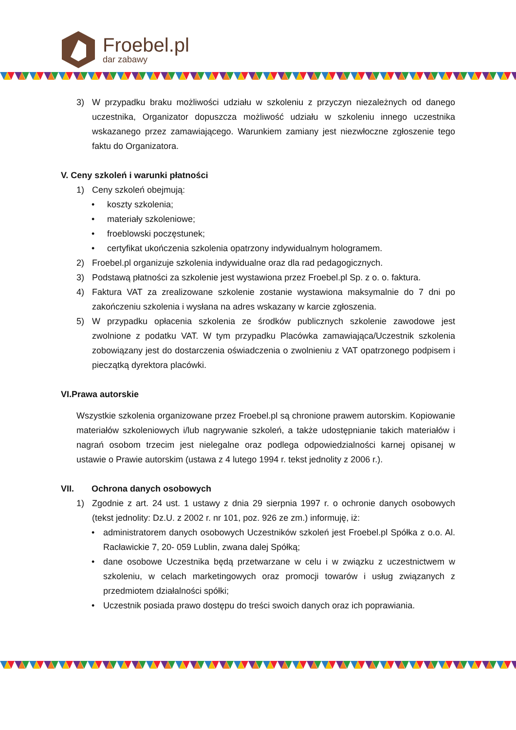Froebel.pl
dar zabawy
3) W przypadku braku możliwości udziału w szkoleniu z przyczyn niezależnych od danego uczestnika, Organizator dopuszcza możliwość udziału w szkoleniu innego uczestnika wskazanego przez zamawiającego. Warunkiem zamiany jest niezwłoczne zgłoszenie tego faktu do Organizatora.
V. Ceny szkoleń i warunki płatności
1) Ceny szkoleń obejmują:
• koszty szkolenia;
• materiały szkoleniowe;
• froeblowski poczęstunek;
• certyfikat ukończenia szkolenia opatrzony indywidualnym hologramem.
2) Froebel.pl organizuje szkolenia indywidualne oraz dla rad pedagogicznych.
3) Podstawą płatności za szkolenie jest wystawiona przez Froebel.pl Sp. z o. o. faktura.
4) Faktura VAT za zrealizowane szkolenie zostanie wystawiona maksymalnie do 7 dni po zakończeniu szkolenia i wysłana na adres wskazany w karcie zgłoszenia.
5) W przypadku opłacenia szkolenia ze środków publicznych szkolenie zawodowe jest zwolnione z podatku VAT. W tym przypadku Placówka zamawiająca/Uczestnik szkolenia zobowiązany jest do dostarczenia oświadczenia o zwolnieniu z VAT opatrzonego podpisem i pieczątką dyrektora placówki.
VI.Prawa autorskie
Wszystkie szkolenia organizowane przez Froebel.pl są chronione prawem autorskim. Kopiowanie materiałów szkoleniowych i/lub nagrywanie szkoleń, a także udostępnianie takich materiałów i nagrań osobom trzecim jest nielegalne oraz podlega odpowiedzialności karnej opisanej w ustawie o Prawie autorskim (ustawa z 4 lutego 1994 r. tekst jednolity z 2006 r.).
VII. Ochrona danych osobowych
1) Zgodnie z art. 24 ust. 1 ustawy z dnia 29 sierpnia 1997 r. o ochronie danych osobowych (tekst jednolity: Dz.U. z 2002 r. nr 101, poz. 926 ze zm.) informuję, iż:
• administratorem danych osobowych Uczestników szkoleń jest Froebel.pl Spółka z o.o. Al. Racławickie 7, 20- 059 Lublin, zwana dalej Spółką;
• dane osobowe Uczestnika będą przetwarzane w celu i w związku z uczestnictwem w szkoleniu, w celach marketingowych oraz promocji towarów i usług związanych z przedmiotem działalności spółki;
• Uczestnik posiada prawo dostępu do treści swoich danych oraz ich poprawiania.